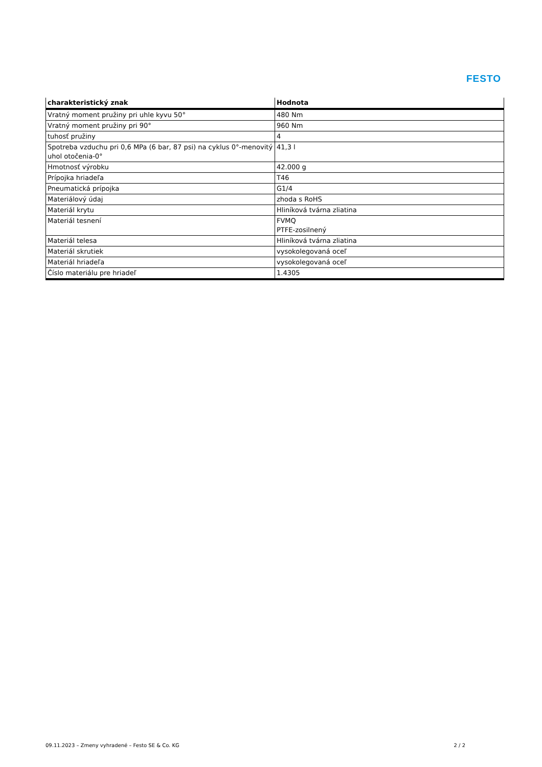FESTO
| charakteristický znak | Hodnota |
| --- | --- |
| Vratný moment pružiny pri uhle kyvu 50° | 480 Nm |
| Vratný moment pružiny pri 90° | 960 Nm |
| tuhosť pružiny | 4 |
| Spotreba vzduchu pri 0,6 MPa (6 bar, 87 psi) na cyklus 0°-menovitý uhol otočenia-0° | 41,3 l |
| Hmotnosť výrobku | 42.000 g |
| Prípojka hriadeľa | T46 |
| Pneumatická prípojka | G1/4 |
| Materiálový údaj | zhoda s RoHS |
| Materiál krytu | Hliníková tvárna zliatina |
| Materiál tesnení | FVMQ PTFE-zosilnený |
| Materiál telesa | Hliníková tvárna zliatina |
| Materiál skrutiek | vysokolegovaná oceľ |
| Materiál hriadeľa | vysokolegovaná oceľ |
| Číslo materiálu pre hriadeľ | 1.4305 |
09.11.2023 – Zmeny vyhradené – Festo SE & Co. KG 2 / 2